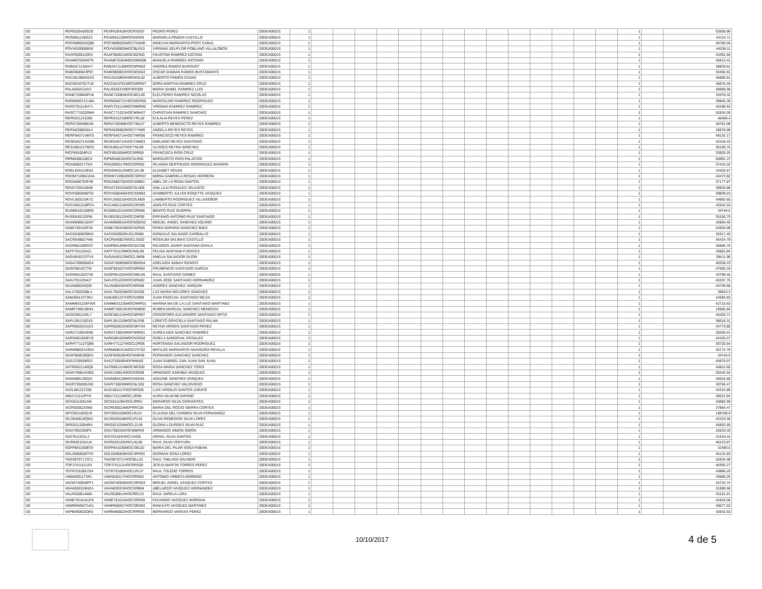| I20 | PEPE620429G29 | PEXP620429HOCRXD07 | PEDRO PEREZ | 20DEA0001S | 1 | | | | | | | | | | | | | | | 1 | | 53508.96 |
| I20 | PICM561128GZ3 | PICM561128MOCNSR03 | MARISELA PINEDA CASTILLO | 20DEA0001S | 1 | | | | | | | | | | | | | | | 1 | | 44115.71 |
| I20 | POCN690525Q68 | POCN690525MCCTND06 | NIDELVIA MARGARITA POOT CANUL | 20DEA0001S | 1 | | | | | | | | | | | | | | | 1 | | 48700.04 |
| I20 | POVV6309058X8 | POVV630905MOCBLR10 | VIRGINIA SELIFLOR POBLANO VILLALOBOS | 20DEA0001S | 1 | | | | | | | | | | | | | | | 1 | | 44258.11 |
| I20 | RAAF6506115R3 | RAAF650611MOCMZS03 | FAUSTINA RAMIREZ AZCONA | 20DEA0001S | 1 | | | | | | | | | | | | | | | 1 | | 43391.55 |
| I20 | RAAM6703046T9 | RAAM670304MOCMNN08 | MANUELA RAMIREZ ANTONIO | 20DEA0001S | 1 | | | | | | | | | | | | | | | 1 | | 45812.41 |
| I20 | RABA571130AV7 | RABA571130MOCMRN02 | ANDREA RAMOS BURGUET | 20DEA0001S | 1 | | | | | | | | | | | | | | | 1 | | 38829.61 |
| I20 | RABO800823P97 | RABO800823HOCMSS02 | OSCAR DAMIAN RAMOS BUSTAMANTE | 20DEA0001S | 1 | | | | | | | | | | | | | | | 1 | | 32455.91 |
| I20 | RACA610804GA3 | RACA610804HMCMSL02 | ALBERTO RAMOS CASAS | 20DEA0001S | 1 | | | | | | | | | | | | | | | 1 | | 45850.61 |
| I20 | RACD610701TU6 | RACD610701MOCMRR07 | DORA MARTHA RAMIREZ CRUZ | 20DEA0001S | 1 | | | | | | | | | | | | | | | 1 | | 46575.25 |
| I20 | RALI650221AV2 | RALI650221MDFMSS00 | MARIA ISABEL RAMIREZ LUIS | 20DEA0001S | 1 | | | | | | | | | | | | | | | 1 | | 36685.58 |
| I20 | RANE720804PU6 | RANE720804HOCMCL06 | ELEUTERIO RAMIREZ NICOLAS | 20DEA0001S | 1 | | | | | | | | | | | | | | | 1 | | 34379.32 |
| I20 | RARM560721U6A | RARM560721HOCMDR05 | MARCELINO RAMIREZ RODRIGUEZ | 20DEA0001S | 1 | | | | | | | | | | | | | | | 1 | | 39845.35 |
| I20 | RARV701114HY1 | RARV701114MOCMMR06 | VIRGINIA RAMIREZ RAMIREZ | 20DEA0001S | 1 | | | | | | | | | | | | | | | 1 | | 46196.53 |
| I20 | RASC771022RM4 | RASC771022HOCMNH07 | CHRISTIAN RAMIREZ SANCHEZ | 20DEA0001S | 1 | | | | | | | | | | | | | | | 1 | | 52834.26 |
| I20 | REPE631210J56 | REPE631210MOCYRL02 | EULALIA REYES PEREZ | 20DEA0001S | 1 | | | | | | | | | | | | | | | 1 | | 40406.4 |
| I20 | RERA700408KA5 | RERA700408HOCYML07 | ALBERTO BENEDICTO REYES RAMIREZ | 20DEA0001S | 1 | | | | | | | | | | | | | | | 1 | | 48781.08 |
| I20 | RERA830802814 | RERA830802MOCYYN06 | ANGELA REYES REYES | 20DEA0001S | 1 | | | | | | | | | | | | | | | 1 | | 28678.08 |
| I20 | RERF640714MT0 | RERF640714HOCYMR06 | FRANCISCO REYES RAMIREZ | 20DEA0001S | 1 | | | | | | | | | | | | | | | 1 | | 49132.17 |
| I20 | RESE540714UM8 | RESE540714HOCYNM03 | EMILIANO REYES SANTIAGO | 20DEA0001S | 1 | | | | | | | | | | | | | | | 1 | | 42418.43 |
| I20 | RESU851127MC5 | RESU851127HDFYNL09 | ULISSES REYNA SANCHEZ | 20DEA0001S | 1 | | | | | | | | | | | | | | | 1 | | 35156.75 |
| I20 | RICF691004R13 | RICF691004MOCSRR00 | FRANCISCA RIOS CRUZ | 20DEA0001S | 1 | | | | | | | | | | | | | | | 1 | | 33920.25 |
| I20 | RIPM6406108C4 | RIPM640610HOCSLR06 | MARGARITO RIOS PALACIOS | 20DEA0001S | 1 | | | | | | | | | | | | | | | 1 | | 50991.37 |
| I20 | ROAI6903177G4 | ROAI690317MOCDRR00 | IRLANDA GERTRUDIS RODRIGUEZ ARAGON | 20DEA0001S | 1 | | | | | | | | | | | | | | | 1 | | 37410.32 |
| I20 | ROEL640123E63 | ROXE640123MOCJXL06 | ELIZABET ROJAS | 20DEA0001S | 1 | | | | | | | | | | | | | | | 1 | | 43425.67 |
| I20 | ROHM7109022HA | ROHM710902MOCSRR07 | MIRNA GABRIELA ROSAS HERRERA | 20DEA0001S | 1 | | | | | | | | | | | | | | | 1 | | 43473.82 |
| I20 | ROSA680702F45 | ROSA680702HOCSNB01 | ABEL DE LA ROSA SANTOS | 20DEA0001S | 1 | | | | | | | | | | | | | | | 1 | | 37177.87 |
| I20 | ROVA720415948 | ROVA720415MOCSLN05 | ANA LILIA ROSALES VELASCO | 20DEA0001S | 1 | | | | | | | | | | | | | | | 1 | | 39934.88 |
| I20 | ROVH580406P33 | ROVH580406HOCSSM02 | HUMBERTO JULIAN ROSETTE VASQUEZ | 20DEA0001S | 1 | | | | | | | | | | | | | | | 1 | | 39839.23 |
| I20 | ROVL500215KT2 | ROVL500215HOCDLM09 | LAMBERTO RODRIGUEZ VILLASEÑOR | 20DEA0001S | 1 | | | | | | | | | | | | | | | 1 | | 44982.65 |
| I20 | RUCA661218PC4 | RUCA661218HOCZRD05 | ADOLFO RUIZ CORTES | 20DEA0001S | 1 | | | | | | | | | | | | | | | 1 | | 42642.53 |
| I20 | RUGB6101106R8 | RUGB610110HOCZRN06 | BENITO RUIZ GUERRA | 20DEA0001S | 1 | | | | | | | | | | | | | | | 1 | | 34744.5 |
| I20 | RUSE630122PI8 | RUSE630122HOCZNP00 | EPIFANIO ANTONIO RUIZ SANTIAGO | 20DEA0001S | 1 | | | | | | | | | | | | | | | 1 | | 35156.75 |
| I20 | SAAM690615DK7 | SAAM690615HOCNQG02 | MIGUEL ANGEL SANCHEZ AQUINO | 20DEA0001S | 1 | | | | | | | | | | | | | | | 1 | | 42854.45 |
| I20 | SABE760410PJ9 | SABE760410MOCNZR06 | ERIKA ADRIANA SANCHEZ BAEZ | 20DEA0001S | 1 | | | | | | | | | | | | | | | 1 | | 52834.08 |
| I20 | SACG6309299K0 | SACG630929HJCLRN06 | GONZALO SALGADO CARBALLO | 20DEA0001S | 1 | | | | | | | | | | | | | | | 1 | | 35317.45 |
| I20 | SACR540827448 | SACR540827MOCLSS02 | ROSALBA SALINAS CASTILLO | 20DEA0001S | 1 | | | | | | | | | | | | | | | 1 | | 45424.79 |
| I20 | SADR851009V57 | SADR851009HOCNVC08 | RICARDO JAVIER SANTANA DAVILA | 20DEA0001S | 1 | | | | | | | | | | | | | | | 1 | | 35856.75 |
| I20 | SAFF701120411 | SAFF701120MOCNNL09 | FELISA SANTANA FUENTES | 20DEA0001S | 1 | | | | | | | | | | | | | | | 1 | | 43681.84 |
| I20 | SAGA640123TV4 | SAGA640123MOCLJM08 | AMELIA SALVADOR GIJON | 20DEA0001S | 1 | | | | | | | | | | | | | | | 1 | | 39411.96 |
| I20 | SAGA7006056G4 | SAGA700605MOCBND04 | ADELAIDA SABAH GENICO | 20DEA0001S | 1 | | | | | | | | | | | | | | | 1 | | 40338.23 |
| I20 | SAGF5810277I0 | SAGF581027HOCNRR04 | FRUMENCIO SANTIAGO GARCIA | 20DEA0001S | 1 | | | | | | | | | | | | | | | 1 | | 47660.18 |
| I20 | SAGR651023746 | SAGR651023HOCNML05 | RAUL SANTIAGO GOMEZ | 20DEA0001S | 1 | | | | | | | | | | | | | | | 1 | | 43789.45 |
| I20 | SAHJ7012204J7 | SAHJ701220HOCNRN00 | JUAN JOSE SANTIAGO HERNANDEZ | 20DEA0001S | 1 | | | | | | | | | | | | | | | 1 | | 45337.75 |
| I20 | SAJA680204QI9 | SAJA680204HOCNRN09 | ANDRES SANCHEZ JARQUIN | 20DEA0001S | 1 | | | | | | | | | | | | | | | 1 | | 44739.68 |
| I20 | SALU7003208L4 | SAXL700320MOCNXZ06 | LUZ MARIA DOLORES SANCHEZ | 20DEA0001S | 1 | | | | | | | | | | | | | | | 1 | | 39810.3 |
| I20 | SAMJ6612273N1 | SAMJ661227HOCNJN09 | JUAN PASCUAL SANTIAGO MEJIA | 20DEA0001S | 1 | | | | | | | | | | | | | | | 1 | | 44556.83 |
| I20 | SAMM631226FW9 | SAMM631226MOCNRR01 | MARINA MA DE LA LUZ SANTIAGO MARTINEZ | 20DEA0001S | 1 | | | | | | | | | | | | | | | 1 | | 42715.63 |
| I20 | SAMR730519K81 | SAMR730519HOCNNB00 | RUBEN MARCIAL SANCHEZ MENDOZA | 20DEA0001S | 1 | | | | | | | | | | | | | | | 1 | | 19585.84 |
| I20 | SAOC681124IL7 | SAOC681124HOCNRR07 | CRISOFORO ALEJANDRO SANTIAGO ORTIZ | 20DEA0001S | 1 | | | | | | | | | | | | | | | 1 | | 45420.71 |
| I20 | SAPL391210D19 | SAPL391210MOCNLR08 | LORETO GRACIELA SANTIAGO PALMA | 20DEA0001S | 1 | | | | | | | | | | | | | | | 1 | | 38618.31 |
| I20 | SAPR650531A23 | SAPR650531MOCNRY04 | REYNA VIRGEN SANTIAGO PEREZ | 20DEA0001S | 1 | | | | | | | | | | | | | | | 1 | | 44773.85 |
| I20 | SARA7108245N0 | SARA710824MDFNMR01 | AUREA AIDA SANCHEZ RAMIREZ | 20DEA0001S | 1 | | | | | | | | | | | | | | | 1 | | 38260.41 |
| I20 | SARG681003E78 | SARG681003MOCNSS02 | GISELA SANDOVAL ROSALES | 20DEA0001S | 1 | | | | | | | | | | | | | | | 1 | | 42425.57 |
| I20 | SARH771127QB6 | SARH771127MOCLDR06 | HORTENSIA SALVADOR RODRIGUEZ | 20DEA0001S | 1 | | | | | | | | | | | | | | | 1 | | 35720.54 |
| I20 | SARM6803143D4 | SARM680314MOCVVT02 | MATILDE MARGARITA SAAVEDRA REVILLA | 20DEA0001S | 1 | | | | | | | | | | | | | | | 1 | | 45774.79 |
| I20 | SASF600530QK2 | SASF600530HOCNNR06 | FERNANDO SANCHEZ SANCHEZ | 20DEA0001S | 1 | | | | | | | | | | | | | | | 1 | | 34744.5 |
| I20 | SASJ720505R53 | SASJ720505HDFNNN02 | JUAN GABRIEL SAN JUAN SAN JUAN | 20DEA0001S | 1 | | | | | | | | | | | | | | | 1 | | 45976.07 |
| I20 | SATR6912146Q8 | SATR691214MOCNRS00 | ROSA MARIA SANCHEZ TORIS | 20DEA0001S | 1 | | | | | | | | | | | | | | | 1 | | 44812.65 |
| I20 | SAVA740814HW2 | SAVA740814HOCRSR09 | ARMANDO SARABIA VASQUEZ | 20DEA0001S | 1 | | | | | | | | | | | | | | | 1 | | 30442.64 |
| I20 | SAVA880128Q31 | SAVA880128MOCNSD04 | ADILENE SANCHEZ VASQUEZ | 20DEA0001S | 1 | | | | | | | | | | | | | | | 1 | | 30015.65 |
| I20 | SAVR730830US0 | SAVR730830MOCNLS02 | ROSA SANCHEZ VALDIVIESO | 20DEA0001S | 1 | | | | | | | | | | | | | | | 1 | | 30766.47 |
| I20 | SAZL681127268 | SAZL681127HOCNRS06 | LUIS VIRGILIO SANTOS ZARATE | 20DEA0001S | 1 | | | | | | | | | | | | | | | 1 | | 44315.89 |
| I20 | SIBA711112PY8 | SIBA711112MOCLJR06 | AURIA SILVA BEJARANO | 20DEA0001S | 1 | | | | | | | | | | | | | | | 1 | | 30012.64 |
| I20 | SICG6111051N5 | SICG611105HOCLRR01 | GERARDO SILVA CERVANTES | 20DEA0001S | 1 | | | | | | | | | | | | | | | 1 | | 43682.69 |
| I20 | SICR6305233M0 | SICR630523MDFRRC00 | MARIA DEL ROCIO SIERRA CORTES | 20DEA0001S | 1 | | | | | | | | | | | | | | | 1 | | 37864.47 |
| I20 | SIFC691102QU9 | SIFC691102MOCLRL07 | CLAUDIA DEL CARMEN SILVA FERNANDEZ | 20DEA0001S | 1 | | | | | | | | | | | | | | | 1 | | 198708.9 |
| I20 | SILO640518QW1 | SILO640518MOCLPL03 | OLIVA REMEDIOS SILVA LOPEZ | 20DEA0001S | 1 | | | | | | | | | | | | | | | 1 | | 42223.48 |
| I20 | SIRG5212064RA | SIRG521206MOCLZL05 | GLORIA LOURDES SILVA RUIZ | 20DEA0001S | 1 | | | | | | | | | | | | | | | 1 | | 45852.66 |
| I20 | SISA7802256P3 | SISA780225HOCMMR04 | ARMANDO SIMON SIMON | 20DEA0001S | 1 | | | | | | | | | | | | | | | 1 | | 25533.33 |
| I20 | SISI7611031L3 | SISI761103HOCLNS05 | ISRAEL SILVA SANTOS | 20DEA0001S | 1 | | | | | | | | | | | | | | | 1 | | 41519.15 |
| I20 | SIVR6201201UA | SIVR620120HOCLNL06 | RAUL SILVA VENTURA | 20DEA0001S | 1 | | | | | | | | | | | | | | | 1 | | 46123.87 |
| I20 | SOFP841030BTA | SOFP841030MOCSBL02 | MARIA DEL PILAR SOSA FABIAN | 20DEA0001S | 1 | | | | | | | | | | | | | | | 1 | | 32485.5 |
| I20 | SOLG690528TF0 | SOLG690528HOCSPR03 | GERMAN SOSA LOPEZ | 20DEA0001S | 1 | | | | | | | | | | | | | | | 1 | | 45122.83 |
| I20 | TAGS8707172C1 | TAGS870717HOCBLL01 | SAUL TABLADA GALINDO | 20DEA0001S | 1 | | | | | | | | | | | | | | | 1 | | 52834.08 |
| I20 | TOPJ741111UZ4 | TOPJ741111HOCRRS00 | JESUS MARTIN TORRES PEREZ | 20DEA0001S | 1 | | | | | | | | | | | | | | | 1 | | 45392.27 |
| I20 | TOTR7010057D4 | TOTR701005HOCLRL07 | RAUL TOLEDO TORRES | 20DEA0001S | 1 | | | | | | | | | | | | | | | 1 | | 43886.25 |
| I20 | UIMA6301173R1 | UIMA630117HOCRRN03 | ANTONIO URBIETA MORENO | 20DEA0001S | 1 | | | | | | | | | | | | | | | 1 | | 43886.25 |
| I20 | VACM740928PF1 | VACM740928HOCSRG03 | MIGUEL ANGEL VASQUEZ CORTES | 20DEA0001S | 1 | | | | | | | | | | | | | | | 1 | | 34724.74 |
| I20 | VAHA830319HZA | VAHA830319HOCSRB04 | ABELARDO VASQUEZ HERNANDEZ | 20DEA0001S | 1 | | | | | | | | | | | | | | | 1 | | 31890.56 |
| I20 | VALR63081448A | VALR630814HOCRRL03 | RAUL VARELA LARA | 20DEA0001S | 1 | | | | | | | | | | | | | | | 1 | | 45191.61 |
| I20 | VAME761014UF8 | VAME761014HOCSRD09 | EDUARDO VASQUEZ MORGAN | 20DEA0001S | 1 | | | | | | | | | | | | | | | 1 | | 41818.58 |
| I20 | VAMR660527UA1 | VAMR660527HOCSRN03 | RANULFO VASQUEZ MARTINEZ | 20DEA0001S | 1 | | | | | | | | | | | | | | | 1 | | 40677.53 |
| I20 | VAPB490822QK5 | VAPB490822HOCRRR05 | BERNARDO VARGAS PEREZ | 20DEA0001S | 1 | | | | | | | | | | | | | | | 1 | | 42642.53 |
10/10/2017
4 de 5